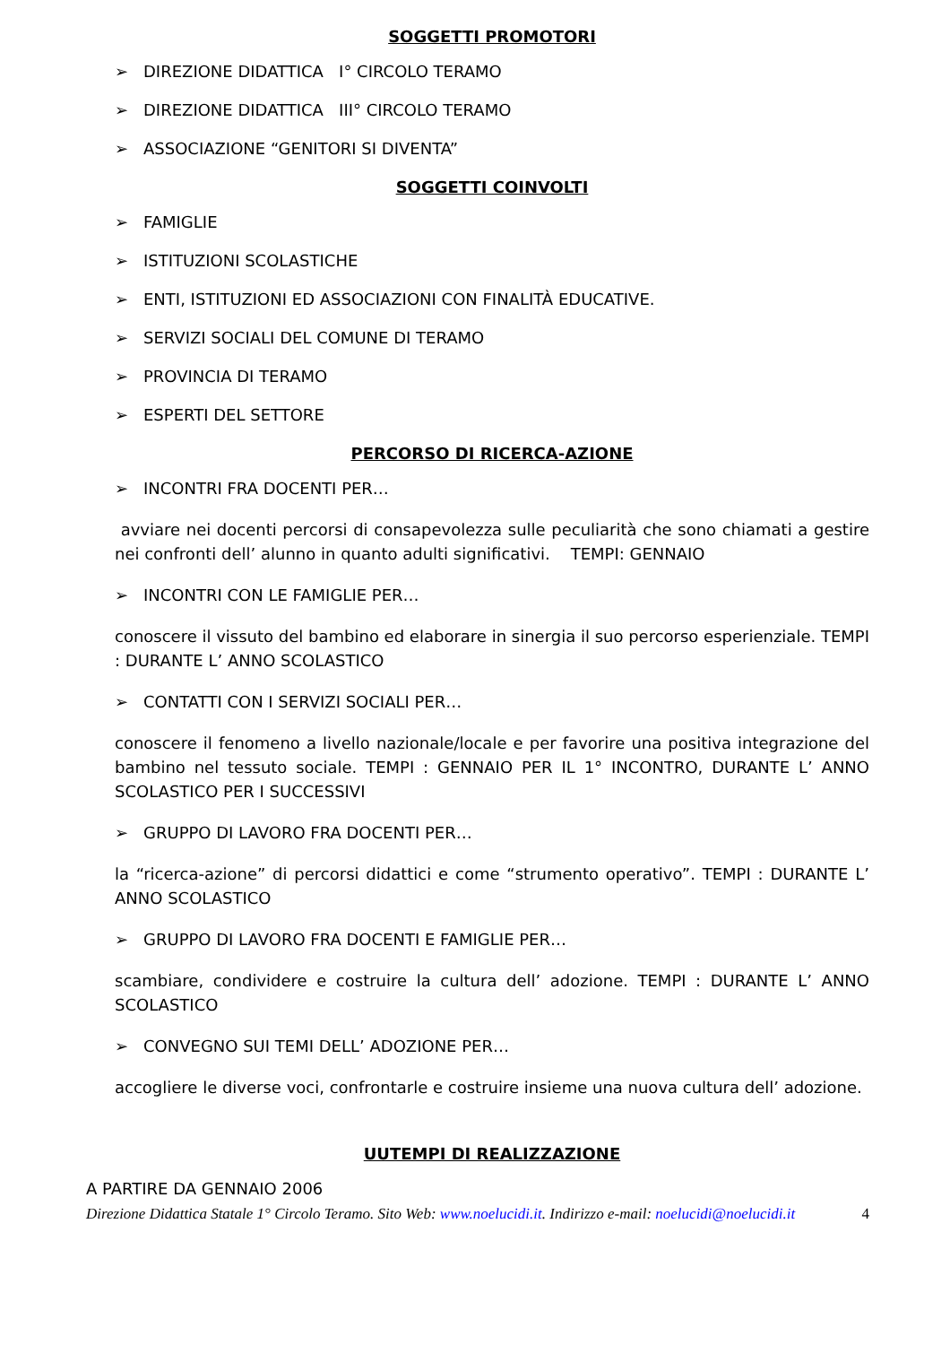SOGGETTI PROMOTORI
➢ DIREZIONE DIDATTICA I° CIRCOLO TERAMO
➢ DIREZIONE DIDATTICA III° CIRCOLO TERAMO
➢ ASSOCIAZIONE “GENITORI SI DIVENTA”
SOGGETTI COINVOLTI
➢ FAMIGLIE
➢ ISTITUZIONI SCOLASTICHE
➢ ENTI, ISTITUZIONI ED ASSOCIAZIONI CON FINALITÀ EDUCATIVE.
➢ SERVIZI SOCIALI DEL COMUNE DI TERAMO
➢ PROVINCIA DI TERAMO
➢ ESPERTI DEL SETTORE
PERCORSO DI RICERCA-AZIONE
➢ INCONTRI FRA DOCENTI PER…
avviare nei docenti percorsi di consapevolezza sulle peculiarità che sono chiamati a gestire nei confronti dell’ alunno in quanto adulti significativi. TEMPI: GENNAIO
➢ INCONTRI CON LE FAMIGLIE PER…
conoscere il vissuto del bambino ed elaborare in sinergia il suo percorso esperienziale. TEMPI : DURANTE L’ ANNO SCOLASTICO
➢ CONTATTI CON I SERVIZI SOCIALI PER…
conoscere il fenomeno a livello nazionale/locale e per favorire una positiva integrazione del bambino nel tessuto sociale. TEMPI : GENNAIO PER IL 1° INCONTRO, DURANTE L’ ANNO SCOLASTICO PER I SUCCESSIVI
➢ GRUPPO DI LAVORO FRA DOCENTI PER…
la “ricerca-azione” di percorsi didattici e come “strumento operativo”. TEMPI : DURANTE L’ ANNO SCOLASTICO
➢ GRUPPO DI LAVORO FRA DOCENTI E FAMIGLIE PER…
scambiare, condividere e costruire la cultura dell’ adozione. TEMPI : DURANTE L’ ANNO SCOLASTICO
➢ CONVEGNO SUI TEMI DELL’ ADOZIONE PER…
accogliere le diverse voci, confrontarle e costruire insieme una nuova cultura dell’ adozione.
UUTEMPI DI REALIZZAZIONE
A PARTIRE DA GENNAIO 2006
Direzione Didattica Statale 1° Circolo Teramo. Sito Web: www.noelucidi.it. Indirizzo e-mail: noelucidi@noelucidi.it 4